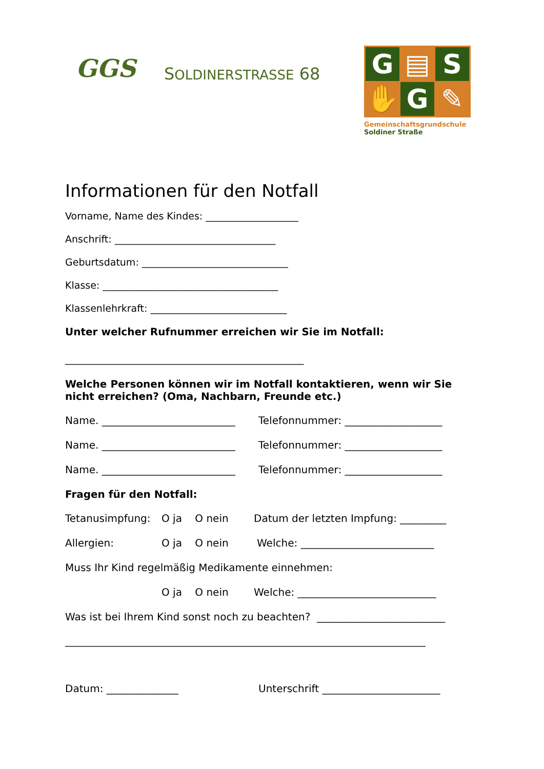GGS SOLDINERSTRASSE 68
G
▤
S
✋
G
✎
Gemeinschaftsgrundschule
Soldiner Straße
Informationen für den Notfall
Vorname, Name des Kindes: ___________________
Anschrift: _________________________________
Geburtsdatum: ______________________________
Klasse: ____________________________________
Klassenlehrkraft: ____________________________
Unter welcher Rufnummer erreichen wir Sie im Notfall:
_________________________________________________
Welche Personen können wir im Notfall kontaktieren, wenn wir Sie nicht erreichen? (Oma, Nachbarn, Freunde etc.)
Name. __________________________ Telefonnummer: ___________________
Name. __________________________ Telefonnummer: ___________________
Name. __________________________ Telefonnummer: ___________________
Fragen für den Notfall:
Tetanusimpfung: O ja O nein Datum der letzten Impfung: _________
Allergien: O ja O nein Welche: __________________________
Muss Ihr Kind regelmäßig Medikamente einnehmen:
O ja O nein Welche: ___________________________
Was ist bei Ihrem Kind sonst noch zu beachten? _________________________
__________________________________________________________________________
Datum: ______________ Unterschrift _______________________